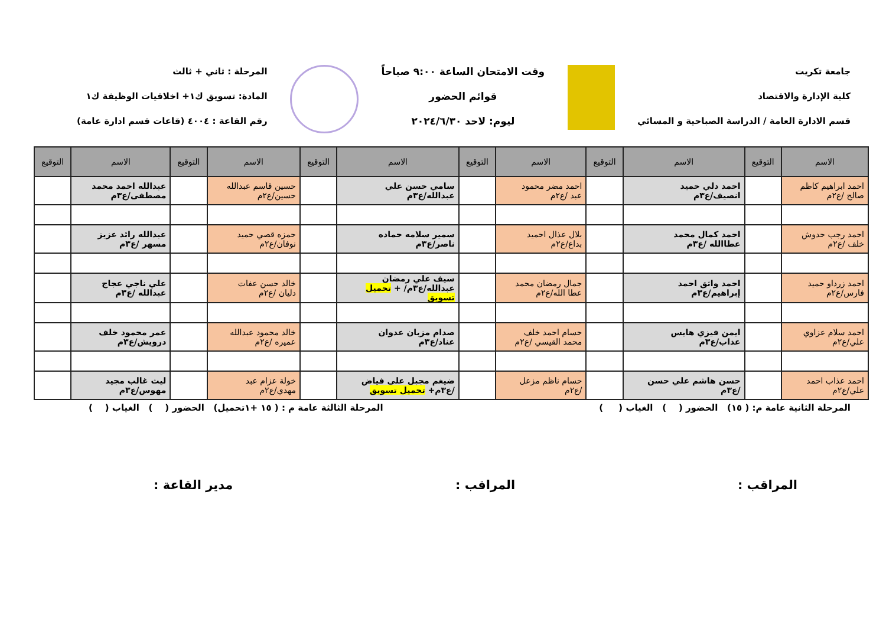جامعة تكريت
كلية الإدارة والاقتصاد
قسم الادارة العامة / الدراسة الصباحية و المسائي
وقت الامتحان الساعة ٩:٠٠ صباحاً
قوائم الحضور
ليوم: لاحد ٢٠٢٤/٦/٣٠
المرحلة : ثاني + ثالث
المادة: تسويق ك١+ اخلاقيات الوظيفة ك١
رقم القاعة : ٤٠٠٤ (قاعات قسم ادارة عامة)
| الاسم | التوقيع | الاسم | التوقيع | الاسم | التوقيع | الاسم | التوقيع | الاسم | التوقيع | الاسم | التوقيع |
| --- | --- | --- | --- | --- | --- | --- | --- | --- | --- | --- | --- |
| احمد ابراهيم كاظم صالح /ع٢م | | احمد دلي حميد انصيف/ع٣م | | احمد مضر محمود عبد /ع٢م | | سامي حسن علي عبدالله/ع٣م | | حسين قاسم عبدالله حسين/ع٢م | | عبدالله احمد محمد مصطفى/ع٣م | |
| احمد رجب حدوش خلف /ع٢م | | احمد كمال محمد عطاالله /ع٣م | | بلال عذال احميد بداع/ع٢م | | سمير سلامه حماده ناصر/ع٣م | | حمزه قصي حميد نوفان/ع٢م | | عبدالله رائد عزيز مسهر /ع٣م | |
| احمد زرداو حميد فارس/ع٢م | | احمد واثق احمد إبراهيم/ع٣م | | جمال رمضان محمد عطا الله/ع٢م | | سيف علي رمضان عبدالله/ع٣م/ + تحميل تسويق | | خالد حسن عفات دليان /ع٢م | | علي ناجي عجاج عبدالله /ع٣م | |
| احمد سلام عزاوي علي/ع٢م | | ايمن فيزي هايس عذاب/ع٣م | | حسام احمد خلف محمد القيسي /ع٢م | | صدام مزبان عدوان عناد/ع٣م | | خالد محمود عبدالله عميره /ع٢م | | عمر محمود خلف درويش/ع٣م | |
| احمد عذاب احمد علي/ع٢م | | حسن هاشم علي حسن /ع٣م | | حسام ناظم مزعل /ع٢م | | ضيغم مجبل علي فياض /ع٣م+ تحميل تسويق | | خولة عزام عبد مهدي/ع٢م | | ليث غالب مجيد مهوس/ع٣م | |
المرحلة الثانية عامة م: ( ١٥) الحضور ( ) الغياب ( )
المرحلة الثالثة عامة م : ( ١٥ +١تحميل) الحضور ( ) الغياب ( )
المراقب : المراقب : مدير القاعة :